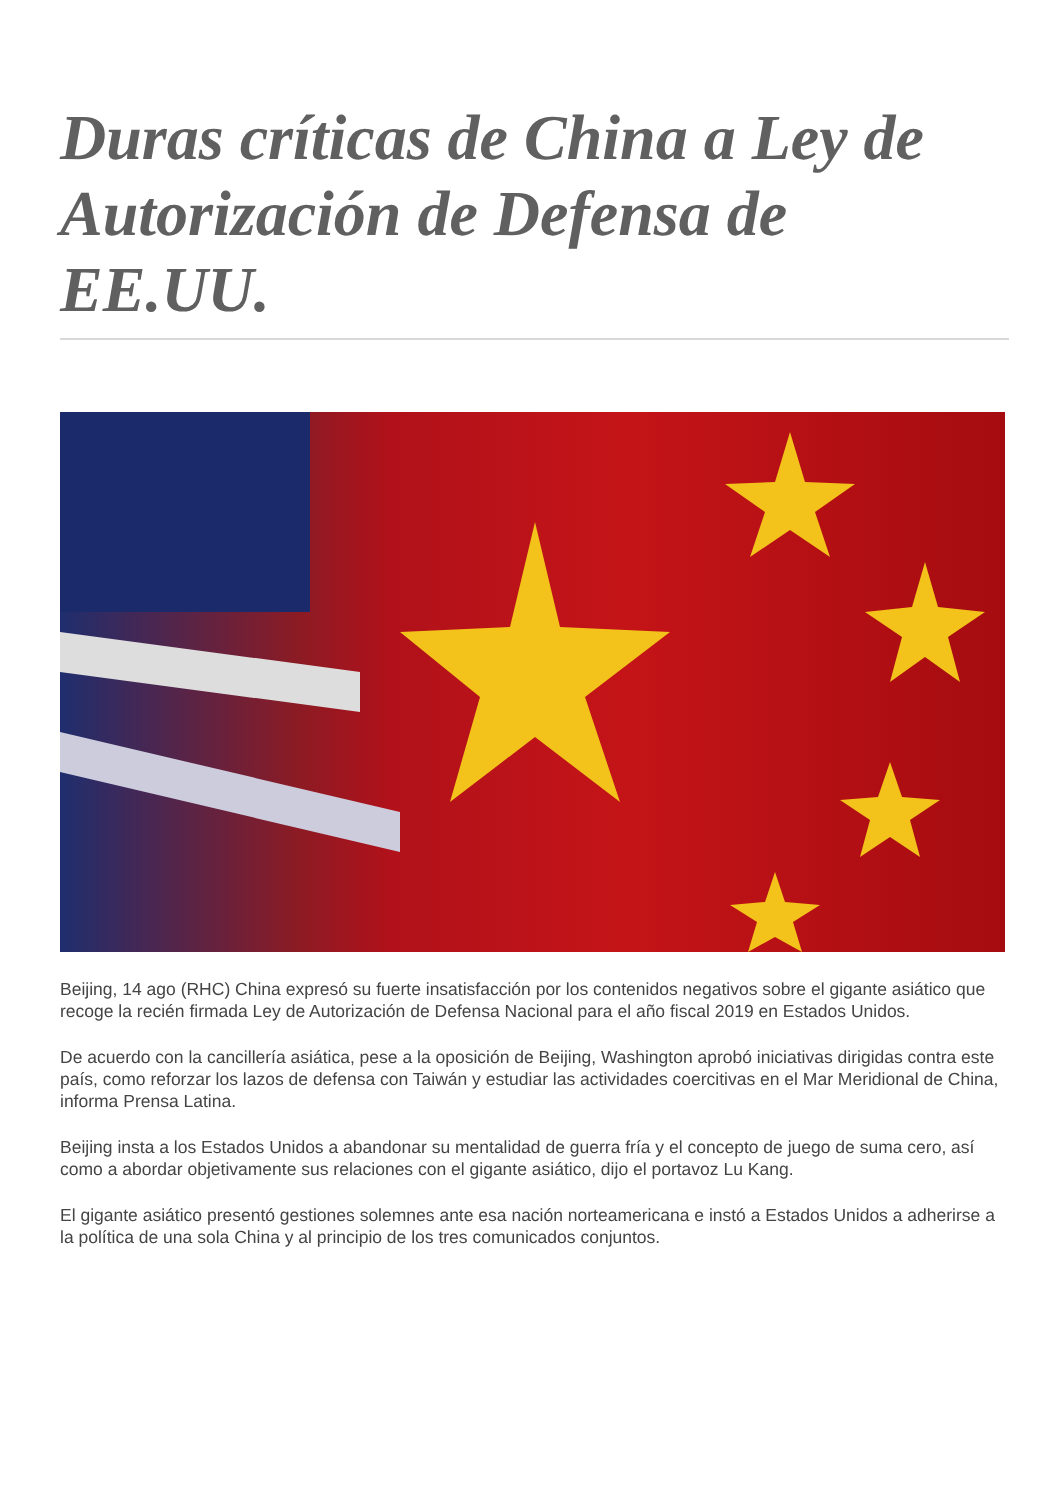Duras críticas de China a Ley de Autorización de Defensa de EE.UU.
Beijing, 14 ago (RHC) China expresó su fuerte insatisfacción por los contenidos negativos sobre el gigante asiático que recoge la recién firmada Ley de Autorización de Defensa Nacional para el año fiscal 2019 en Estados Unidos.
De acuerdo con la cancillería asiática, pese a la oposición de Beijing, Washington aprobó iniciativas dirigidas contra este país, como reforzar los lazos de defensa con Taiwán y estudiar las actividades coercitivas en el Mar Meridional de China, informa Prensa Latina.
Beijing insta a los Estados Unidos a abandonar su mentalidad de guerra fría y el concepto de juego de suma cero, así como a abordar objetivamente sus relaciones con el gigante asiático, dijo el portavoz Lu Kang.
El gigante asiático presentó gestiones solemnes ante esa nación norteamericana e instó a Estados Unidos a adherirse a la política de una sola China y al principio de los tres comunicados conjuntos.